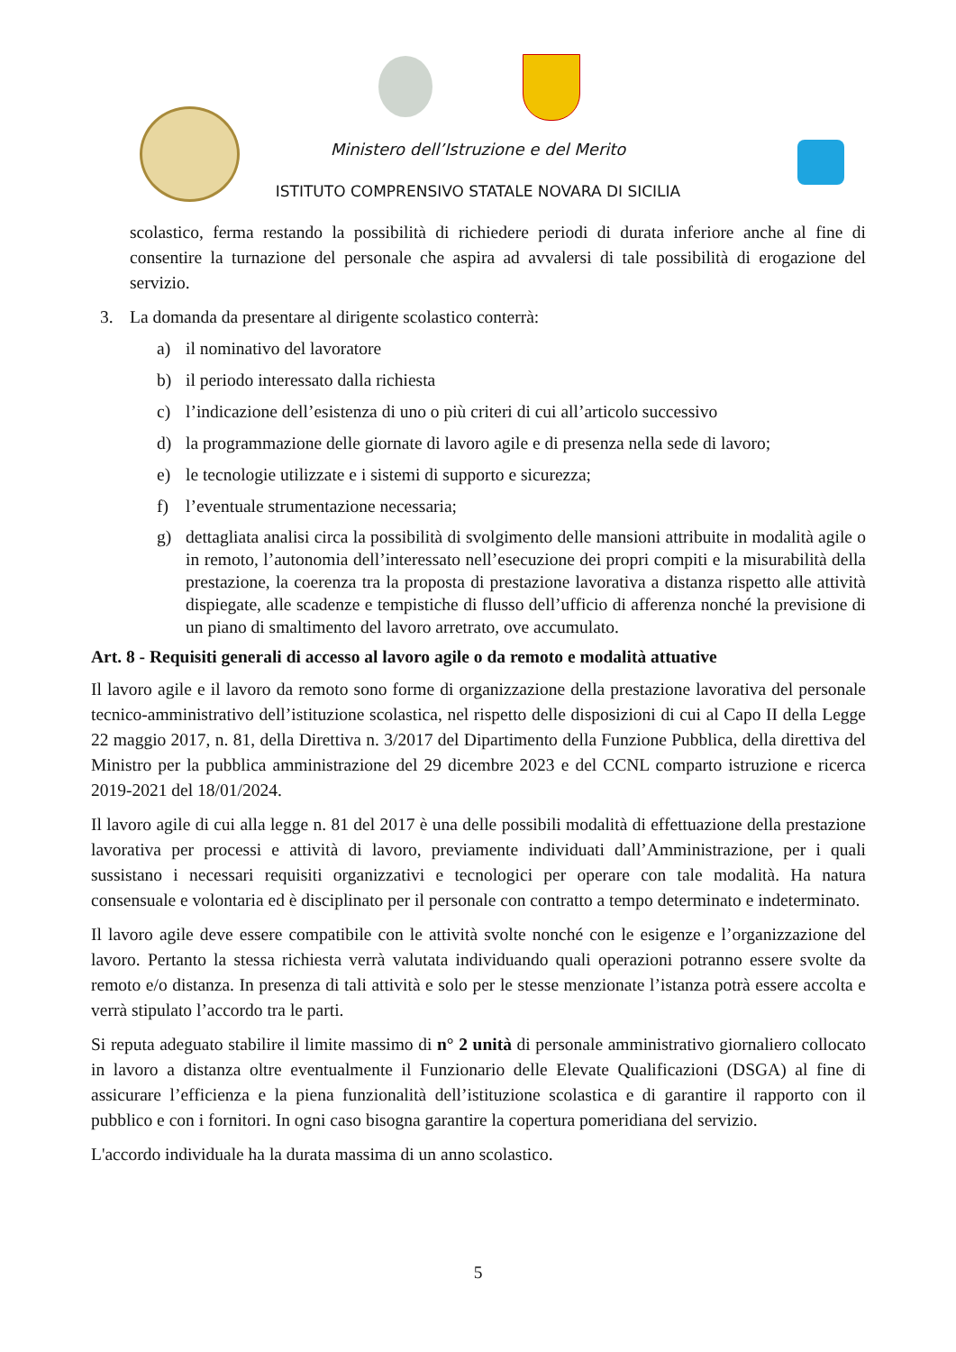Ministero dell’Istruzione e del Merito
ISTITUTO COMPRENSIVO STATALE NOVARA DI SICILIA
scolastico, ferma restando la possibilità di richiedere periodi di durata inferiore anche al fine di consentire la turnazione del personale che aspira ad avvalersi di tale possibilità di erogazione del servizio.
3. La domanda da presentare al dirigente scolastico conterrà:
a) il nominativo del lavoratore
b) il periodo interessato dalla richiesta
c) l’indicazione dell’esistenza di uno o più criteri di cui all’articolo successivo
d) la programmazione delle giornate di lavoro agile e di presenza nella sede di lavoro;
e) le tecnologie utilizzate e i sistemi di supporto e sicurezza;
f) l’eventuale strumentazione necessaria;
g) dettagliata analisi circa la possibilità di svolgimento delle mansioni attribuite in modalità agile o in remoto, l’autonomia dell’interessato nell’esecuzione dei propri compiti e la misurabilità della prestazione, la coerenza tra la proposta di prestazione lavorativa a distanza rispetto alle attività dispiegate, alle scadenze e tempistiche di flusso dell’ufficio di afferenza nonché la previsione di un piano di smaltimento del lavoro arretrato, ove accumulato.
Art. 8 - Requisiti generali di accesso al lavoro agile o da remoto e modalità attuative
Il lavoro agile e il lavoro da remoto sono forme di organizzazione della prestazione lavorativa del personale tecnico-amministrativo dell’istituzione scolastica, nel rispetto delle disposizioni di cui al Capo II della Legge 22 maggio 2017, n. 81, della Direttiva n. 3/2017 del Dipartimento della Funzione Pubblica, della direttiva del Ministro per la pubblica amministrazione del 29 dicembre 2023 e del CCNL comparto istruzione e ricerca 2019-2021 del 18/01/2024.
Il lavoro agile di cui alla legge n. 81 del 2017 è una delle possibili modalità di effettuazione della prestazione lavorativa per processi e attività di lavoro, previamente individuati dall’Amministrazione, per i quali sussistano i necessari requisiti organizzativi e tecnologici per operare con tale modalità. Ha natura consensuale e volontaria ed è disciplinato per il personale con contratto a tempo determinato e indeterminato.
Il lavoro agile deve essere compatibile con le attività svolte nonché con le esigenze e l’organizzazione del lavoro. Pertanto la stessa richiesta verrà valutata individuando quali operazioni potranno essere svolte da remoto e/o distanza. In presenza di tali attività e solo per le stesse menzionate l’istanza potrà essere accolta e verrà stipulato l’accordo tra le parti.
Si reputa adeguato stabilire il limite massimo di n° 2 unità di personale amministrativo giornaliero collocato in lavoro a distanza oltre eventualmente il Funzionario delle Elevate Qualificazioni (DSGA) al fine di assicurare l’efficienza e la piena funzionalità dell’istituzione scolastica e di garantire il rapporto con il pubblico e con i fornitori. In ogni caso bisogna garantire la copertura pomeridiana del servizio.
L'accordo individuale ha la durata massima di un anno scolastico.
5